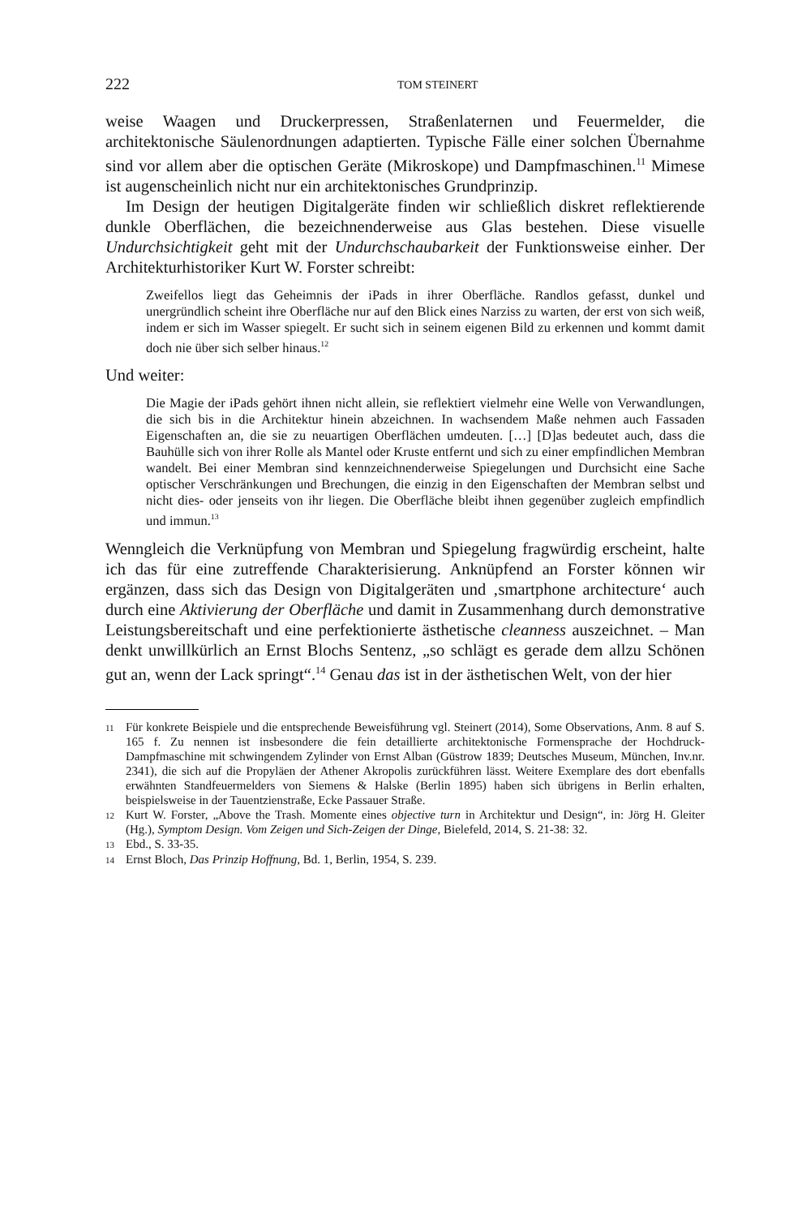222 TOM STEINERT
weise Waagen und Druckerpressen, Straßenlaternen und Feuermelder, die architektonische Säulenordnungen adaptierten. Typische Fälle einer solchen Übernahme sind vor allem aber die optischen Geräte (Mikroskope) und Dampfmaschinen.<sup>11</sup> Mimese ist augenscheinlich nicht nur ein architektonisches Grundprinzip.
Im Design der heutigen Digitalgeräte finden wir schließlich diskret reflektierende dunkle Oberflächen, die bezeichnenderweise aus Glas bestehen. Diese visuelle Undurchsichtigkeit geht mit der Undurchschaubarkeit der Funktionsweise einher. Der Architekturhistoriker Kurt W. Forster schreibt:
Zweifellos liegt das Geheimnis der iPads in ihrer Oberfläche. Randlos gefasst, dunkel und unergründlich scheint ihre Oberfläche nur auf den Blick eines Narziss zu warten, der erst von sich weiß, indem er sich im Wasser spiegelt. Er sucht sich in seinem eigenen Bild zu erkennen und kommt damit doch nie über sich selber hinaus.<sup>12</sup>
Und weiter:
Die Magie der iPads gehört ihnen nicht allein, sie reflektiert vielmehr eine Welle von Verwandlungen, die sich bis in die Architektur hinein abzeichnen. In wachsendem Maße nehmen auch Fassaden Eigenschaften an, die sie zu neuartigen Oberflächen umdeuten. […] [D]as bedeutet auch, dass die Bauhülle sich von ihrer Rolle als Mantel oder Kruste entfernt und sich zu einer empfindlichen Membran wandelt. Bei einer Membran sind kennzeichnenderweise Spiegelungen und Durchsicht eine Sache optischer Verschränkungen und Brechungen, die einzig in den Eigenschaften der Membran selbst und nicht dies- oder jenseits von ihr liegen. Die Oberfläche bleibt ihnen gegenüber zugleich empfindlich und immun.<sup>13</sup>
Wenngleich die Verknüpfung von Membran und Spiegelung fragwürdig erscheint, halte ich das für eine zutreffende Charakterisierung. Anknüpfend an Forster können wir ergänzen, dass sich das Design von Digitalgeräten und ‚smartphone architecture‘ auch durch eine Aktivierung der Oberfläche und damit in Zusammenhang durch demonstrative Leistungsbereitschaft und eine perfektionierte ästhetische cleanness auszeichnet. – Man denkt unwillkürlich an Ernst Blochs Sentenz, „so schlägt es gerade dem allzu Schönen gut an, wenn der Lack springt“.<sup>14</sup> Genau das ist in der ästhetischen Welt, von der hier
11 Für konkrete Beispiele und die entsprechende Beweisführung vgl. Steinert (2014), Some Observations, Anm. 8 auf S. 165 f. Zu nennen ist insbesondere die fein detaillierte architektonische Formensprache der Hochdruck-Dampfmaschine mit schwingendem Zylinder von Ernst Alban (Güstrow 1839; Deutsches Museum, München, Inv.nr. 2341), die sich auf die Propyläen der Athener Akropolis zurückführen lässt. Weitere Exemplare des dort ebenfalls erwähnten Standfeuermelders von Siemens & Halske (Berlin 1895) haben sich übrigens in Berlin erhalten, beispielsweise in der Tauentzienstraße, Ecke Passauer Straße.
12 Kurt W. Forster, „Above the Trash. Momente eines objective turn in Architektur und Design“, in: Jörg H. Gleiter (Hg.), Symptom Design. Vom Zeigen und Sich-Zeigen der Dinge, Bielefeld, 2014, S. 21-38: 32.
13 Ebd., S. 33-35.
14 Ernst Bloch, Das Prinzip Hoffnung, Bd. 1, Berlin, 1954, S. 239.